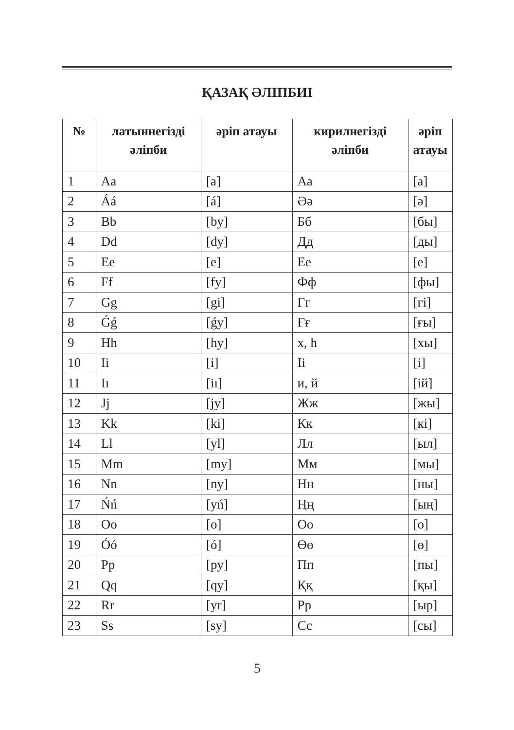ҚАЗАҚ ӘЛІПБИІ
| № | латыннегізді әліпби | әріп атауы | кирилнегізді әліпби | әріп атауы |
| --- | --- | --- | --- | --- |
| 1 | Aa | [a] | Аа | [а] |
| 2 | Áá | [á] | Әә | [ә] |
| 3 | Bb | [by] | Бб | [бы] |
| 4 | Dd | [dy] | Дд | [ды] |
| 5 | Ee | [e] | Ее | [е] |
| 6 | Ff | [fy] | Фф | [фы] |
| 7 | Gg | [gi] | Гг | [гі] |
| 8 | Ǵǵ | [ǵy] | Ғғ | [ғы] |
| 9 | Hh | [hy] | х, һ | [хы] |
| 10 | Ii | [i] | Іі | [і] |
| 11 | Iı | [iı] | и, й | [ій] |
| 12 | Jj | [jy] | Жж | [жы] |
| 13 | Kk | [ki] | Кк | [кі] |
| 14 | Ll | [yl] | Лл | [ыл] |
| 15 | Mm | [my] | Мм | [мы] |
| 16 | Nn | [ny] | Нн | [ны] |
| 17 | Ńń | [yń] | Ңң | [ың] |
| 18 | Oo | [o] | Оо | [о] |
| 19 | Óó | [ó] | Өө | [ө] |
| 20 | Pp | [py] | Пп | [пы] |
| 21 | Qq | [qy] | Ққ | [қы] |
| 22 | Rr | [yr] | Рр | [ыр] |
| 23 | Ss | [sy] | Сс | [сы] |
5